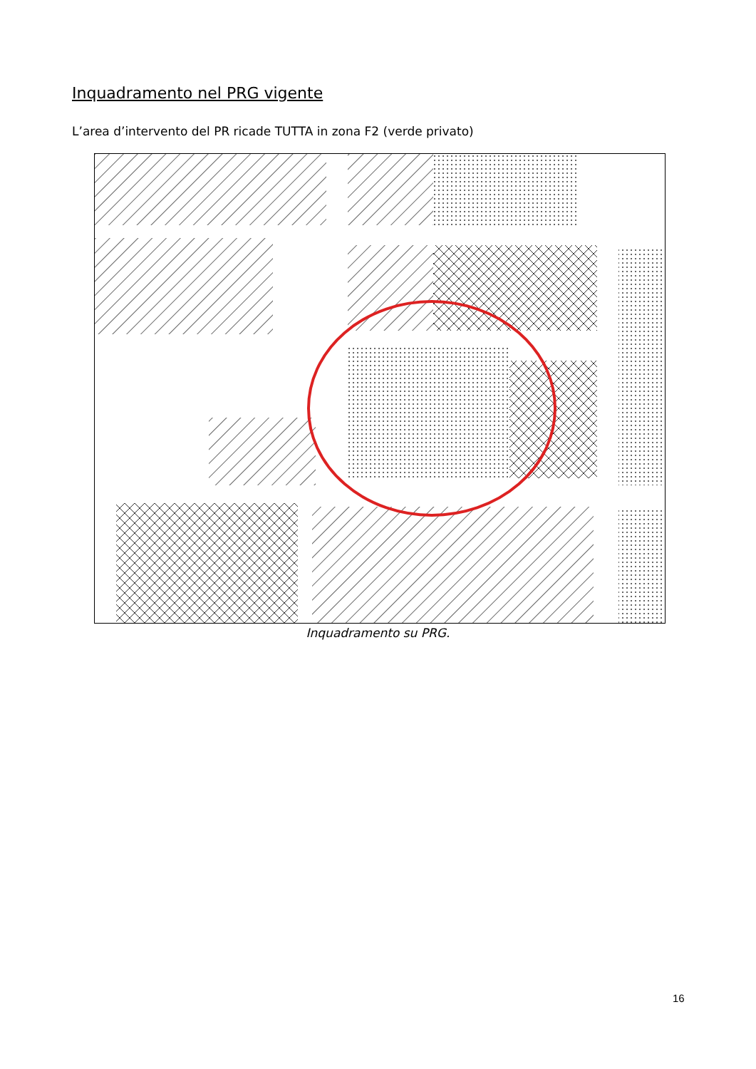Inquadramento nel PRG vigente
L’area d’intervento del PR ricade TUTTA in zona F2 (verde privato)
Inquadramento su PRG.
16